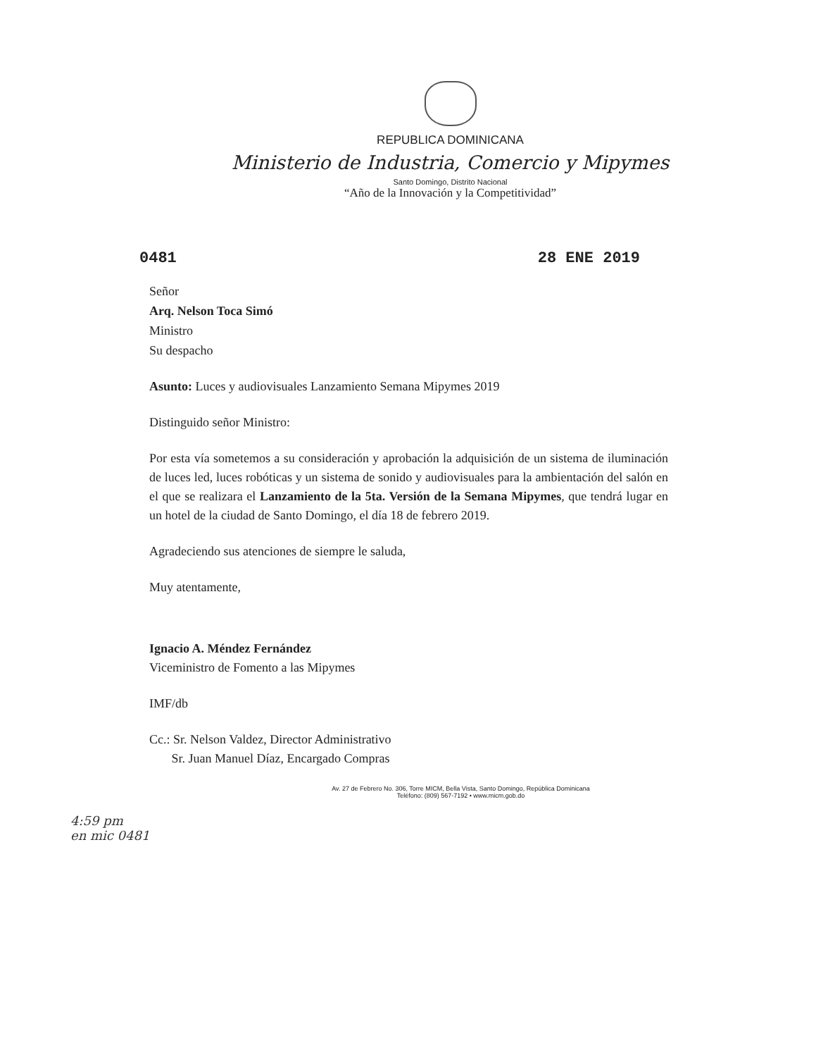REPUBLICA DOMINICANA
Ministerio de Industria, Comercio y Mipymes
Santo Domingo, Distrito Nacional
“Año de la Innovación y la Competitividad”
0481 28 ENE 2019
Señor
Arq. Nelson Toca Simó
Ministro
Su despacho
Asunto: Luces y audiovisuales Lanzamiento Semana Mipymes 2019
Distinguido señor Ministro:
Por esta vía sometemos a su consideración y aprobación la adquisición de un sistema de iluminación de luces led, luces robóticas y un sistema de sonido y audiovisuales para la ambientación del salón en el que se realizara el Lanzamiento de la 5ta. Versión de la Semana Mipymes, que tendrá lugar en un hotel de la ciudad de Santo Domingo, el día 18 de febrero 2019.
Agradeciendo sus atenciones de siempre le saluda,
Muy atentamente,
Ignacio A. Méndez Fernández
Viceministro de Fomento a las Mipymes
IMF/db
Cc.: Sr. Nelson Valdez, Director Administrativo
Sr. Juan Manuel Díaz, Encargado Compras
Av. 27 de Febrero No. 306, Torre MICM, Bella Vista, Santo Domingo, República Dominicana
Teléfono: (809) 567-7192 • www.micm.gob.do
4:59 pm
en mic 0481